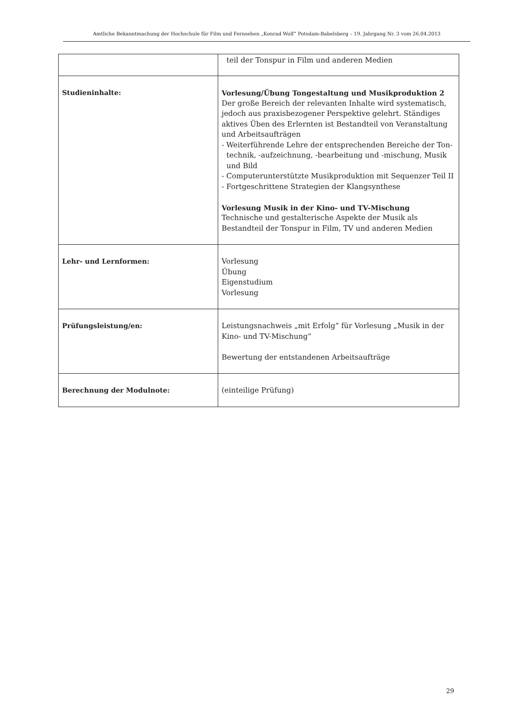Amtliche Bekanntmachung der Hochschule für Film und Fernsehen „Konrad Wolf“ Potsdam-Babelsberg – 19. Jahrgang Nr. 3 vom 26.04.2013
| | teil der Tonspur in Film und anderen Medien |
| Studieninhalte: | Vorlesung/Übung Tongestaltung und Musikproduktion 2 Der große Bereich der relevanten Inhalte wird systematisch, jedoch aus praxisbezogener Perspektive gelehrt. Ständiges aktives Üben des Erlernten ist Bestandteil von Veranstaltung und Arbeitsaufträgen - Weiterführende Lehre der entsprechenden Bereiche der Ton- technik, -aufzeichnung, -bearbeitung und -mischung, Musik und Bild - Computerunterstützte Musikproduktion mit Sequenzer Teil II - Fortgeschrittene Strategien der Klangsynthese Vorlesung Musik in der Kino- und TV-Mischung Technische und gestalterische Aspekte der Musik als Bestandteil der Tonspur in Film, TV und anderen Medien |
| Lehr- und Lernformen: | Vorlesung Übung Eigenstudium Vorlesung |
| Prüfungsleistung/en: | Leistungsnachweis „mit Erfolg“ für Vorlesung „Musik in der Kino- und TV-Mischung“ Bewertung der entstandenen Arbeitsaufträge |
| Berechnung der Modulnote: | (einteilige Prüfung) |
29